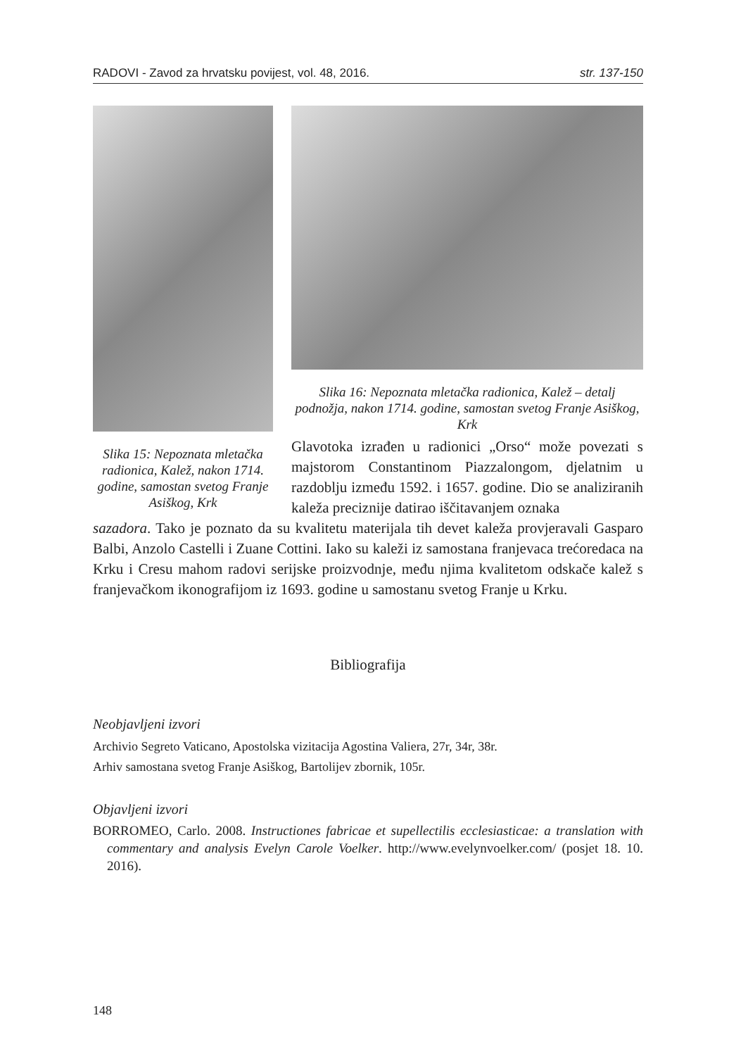RADOVI - Zavod za hrvatsku povijest, vol. 48, 2016. str. 137-150
Slika 15: Nepoznata mletač­ka radionica, Kalež, nakon 1714. godine, samostan svetog Franje Asiškog, Krk
Slika 16: Nepoznata mletačka radionica, Kalež – detalj podnožja, nakon 1714. godine, samostan svetog Franje Asiškog, Krk
Glavotoka izrađen u radionici „Orso“ može povezati s majstorom Constantinom Piazzalongom, djelatnim u razdoblju između 1592. i 1657. godine. Dio se analiziranih kaleža preciznije datirao iščitavanjem oznaka
sazadora. Tako je poznato da su kvalitetu materijala tih devet kaleža provjeravali Gasparo Balbi, Anzolo Castelli i Zuane Cottini. Iako su kaleži iz samostana franjevaca trećoredaca na Krku i Cresu mahom radovi serijske proizvodnje, među njima kvalitetom odskače kalež s franjevačkom ikonografijom iz 1693. godine u samostanu svetog Franje u Krku.
Bibliografija
Neobjavljeni izvori
Archivio Segreto Vaticano, Apostolska vizitacija Agostina Valiera, 27r, 34r, 38r.
Arhiv samostana svetog Franje Asiškog, Bartolijev zbornik, 105r.
Objavljeni izvori
BORROMEO, Carlo. 2008. Instructiones fabricae et supellectilis ecclesiasticae: a translation with commentary and analysis Evelyn Carole Voelker. http://www.evelynvoelker.com/ (posjet 18. 10. 2016).
148